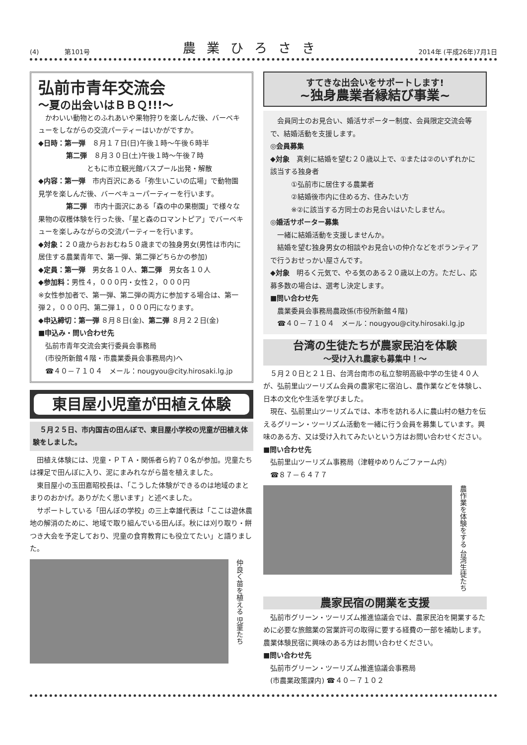(4)　　　　第101号 農業ひろさき 2014年 (平成26年)7月1日
弘前市青年交流会
～夏の出会いはＢＢＱ!!!～
　かわいい動物とのふれあいや果物狩りを楽しんだ後、バーベキューをしながらの交流パーティーはいかがですか。
◆日時：第一弾　８月１７日(日)午後１時～午後６時半
　　　　第二弾　８月３０日(土)午後１時～午後７時
　　　　　　　ともに市立観光館バスプール出発・解散
◆内容：第一弾　市内百沢にある「弥生いこいの広場」で動物園見学を楽しんだ後、バーベキューパーティーを行います。
　　　　第二弾　市内十面沢にある「森の中の果樹園」で様々な果物の収穫体験を行った後、「星と森のロマントピア」でバーベキューを楽しみながらの交流パーティーを行います。
◆対象：２０歳からおおむね５０歳までの独身男女(男性は市内に居住する農業青年で、第一弾、第二弾どちらかの参加)
◆定員：第一弾　男女各１０人、第二弾　男女各１０人
◆参加料：男性４，０００円・女性２，０００円
※女性参加者で、第一弾、第二弾の両方に参加する場合は、第一弾２，０００円、第二弾１，０００円になります。
◆申込締切：第一弾 ８月８日(金)、第二弾 ８月２２日(金)
■申込み・問い合わせ先
　弘前市青年交流会実行委員会事務局
　(市役所新館４階・市農業委員会事務局内)へ
　☎４０－７１０４　メール：nougyou@city.hirosaki.lg.jp
東目屋小児童が田植え体験
　５月２５日、市内国吉の田んぼで、東目屋小学校の児童が田植え体験をしました。
　田植え体験には、児童・ＰＴＡ・関係者ら約７０名が参加。児童たちは裸足で田んぼに入り、泥にまみれながら苗を植えました。
　東目屋小の玉田嘉昭校長は、「こうした体験ができるのは地域のまとまりのおかげ。ありがたく思います」と述べました。
　サポートしている「田んぼの学校」の三上幸雄代表は「ここは遊休農地の解消のために、地域で取り組んでいる田んぼ。秋には刈り取り・餅つき大会を予定しており、児童の食育教育にも役立てたい」と語りました。
仲良く苗を植える 児童たち
すてきな出会いをサポートします!
~独身農業者縁結び事業~
　会員同士のお見合い、婚活サポーター制度、会員限定交流会等で、結婚活動を支援します。
◎会員募集
◆対象　真剣に結婚を望む２０歳以上で、①または②のいずれかに該当する独身者
　　　①弘前市に居住する農業者
　　　②結婚後市内に住める方、住みたい方
　　　※②に該当する方同士のお見合いはいたしません。
◎婚活サポーター募集
　一緒に結婚活動を支援しませんか。
　結婚を望む独身男女の相談やお見合いの仲介などをボランティアで行うおせっかい屋さんです。
◆対象　明るく元気で、やる気のある２０歳以上の方。ただし、応募多数の場合は、選考し決定します。
■問い合わせ先
　農業委員会事務局農政係(市役所新館４階)
　☎４０－７１０４　メール：nougyou@city.hirosaki.lg.jp
台湾の生徒たちが農家民泊を体験
～受け入れ農家も募集中！～
　５月２０日と２１日、台湾台南市の私立黎明高級中学の生徒４０人が、弘前里山ツーリズム会員の農家宅に宿泊し、農作業などを体験し、日本の文化や生活を学びました。
　現在、弘前里山ツーリズムでは、本市を訪れる人に農山村の魅力を伝えるグリーン・ツーリズム活動を一緒に行う会員を募集しています。興味のある方、又は受け入れてみたいという方はお問い合わせください。
■問い合わせ先
　弘前里山ツーリズム事務局（津軽ゆめりんごファーム内）
　☎８７－６４７７
農作業を体験をする 台湾生徒たち
農家民宿の開業を支援
　弘前市グリーン・ツーリズム推進協議会では、農家民泊を開業するために必要な旅館業の営業許可の取得に要する経費の一部を補助します。農業体験民宿に興味のある方はお問い合わせください。
■問い合わせ先
　弘前市グリーン・ツーリズム推進協議会事務局
　(市農業政策課内) ☎４０－７１０２